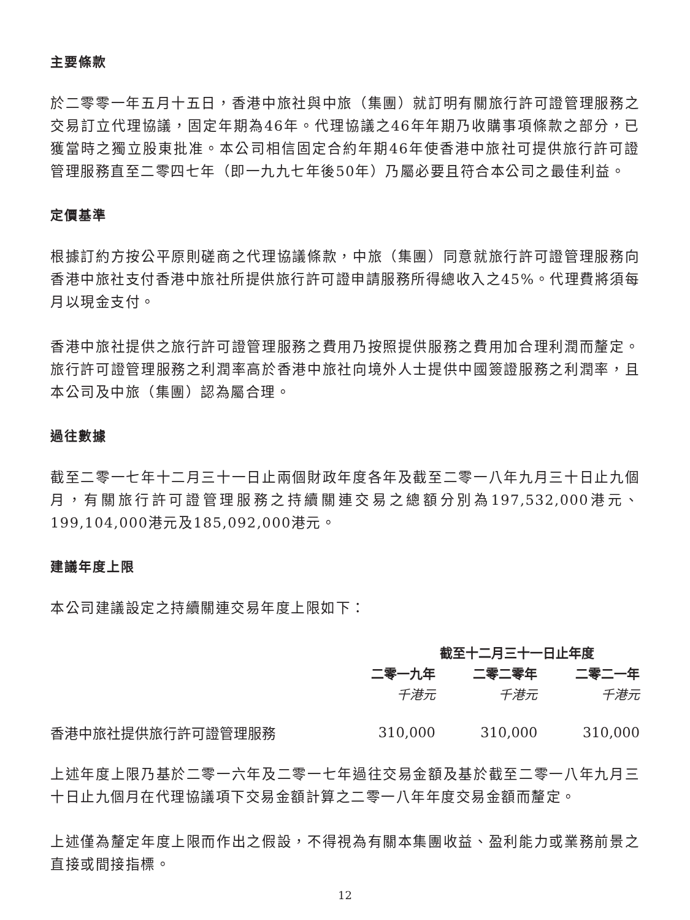主要條款
於二零零一年五月十五日，香港中旅社與中旅（集團）就訂明有關旅行許可證管理服務之交易訂立代理協議，固定年期為46年。代理協議之46年年期乃收購事項條款之部分，已獲當時之獨立股東批准。本公司相信固定合約年期46年使香港中旅社可提供旅行許可證管理服務直至二零四七年（即一九九七年後50年）乃屬必要且符合本公司之最佳利益。
定價基準
根據訂約方按公平原則磋商之代理協議條款，中旅（集團）同意就旅行許可證管理服務向香港中旅社支付香港中旅社所提供旅行許可證申請服務所得總收入之45%。代理費將須每月以現金支付。
香港中旅社提供之旅行許可證管理服務之費用乃按照提供服務之費用加合理利潤而釐定。旅行許可證管理服務之利潤率高於香港中旅社向境外人士提供中國簽證服務之利潤率，且本公司及中旅（集團）認為屬合理。
過往數據
截至二零一七年十二月三十一日止兩個財政年度各年及截至二零一八年九月三十日止九個月，有關旅行許可證管理服務之持續關連交易之總額分別為197,532,000港元、199,104,000港元及185,092,000港元。
建議年度上限
本公司建議設定之持續關連交易年度上限如下：
| | 截至十二月三十一日止年度 | | |
| --- | --- | --- | --- |
| | 二零一九年 | 二零二零年 | 二零二一年 |
| | 千港元 | 千港元 | 千港元 |
| 香港中旅社提供旅行許可證管理服務 | 310,000 | 310,000 | 310,000 |
上述年度上限乃基於二零一六年及二零一七年過往交易金額及基於截至二零一八年九月三十日止九個月在代理協議項下交易金額計算之二零一八年年度交易金額而釐定。
上述僅為釐定年度上限而作出之假設，不得視為有關本集團收益、盈利能力或業務前景之直接或間接指標。
12